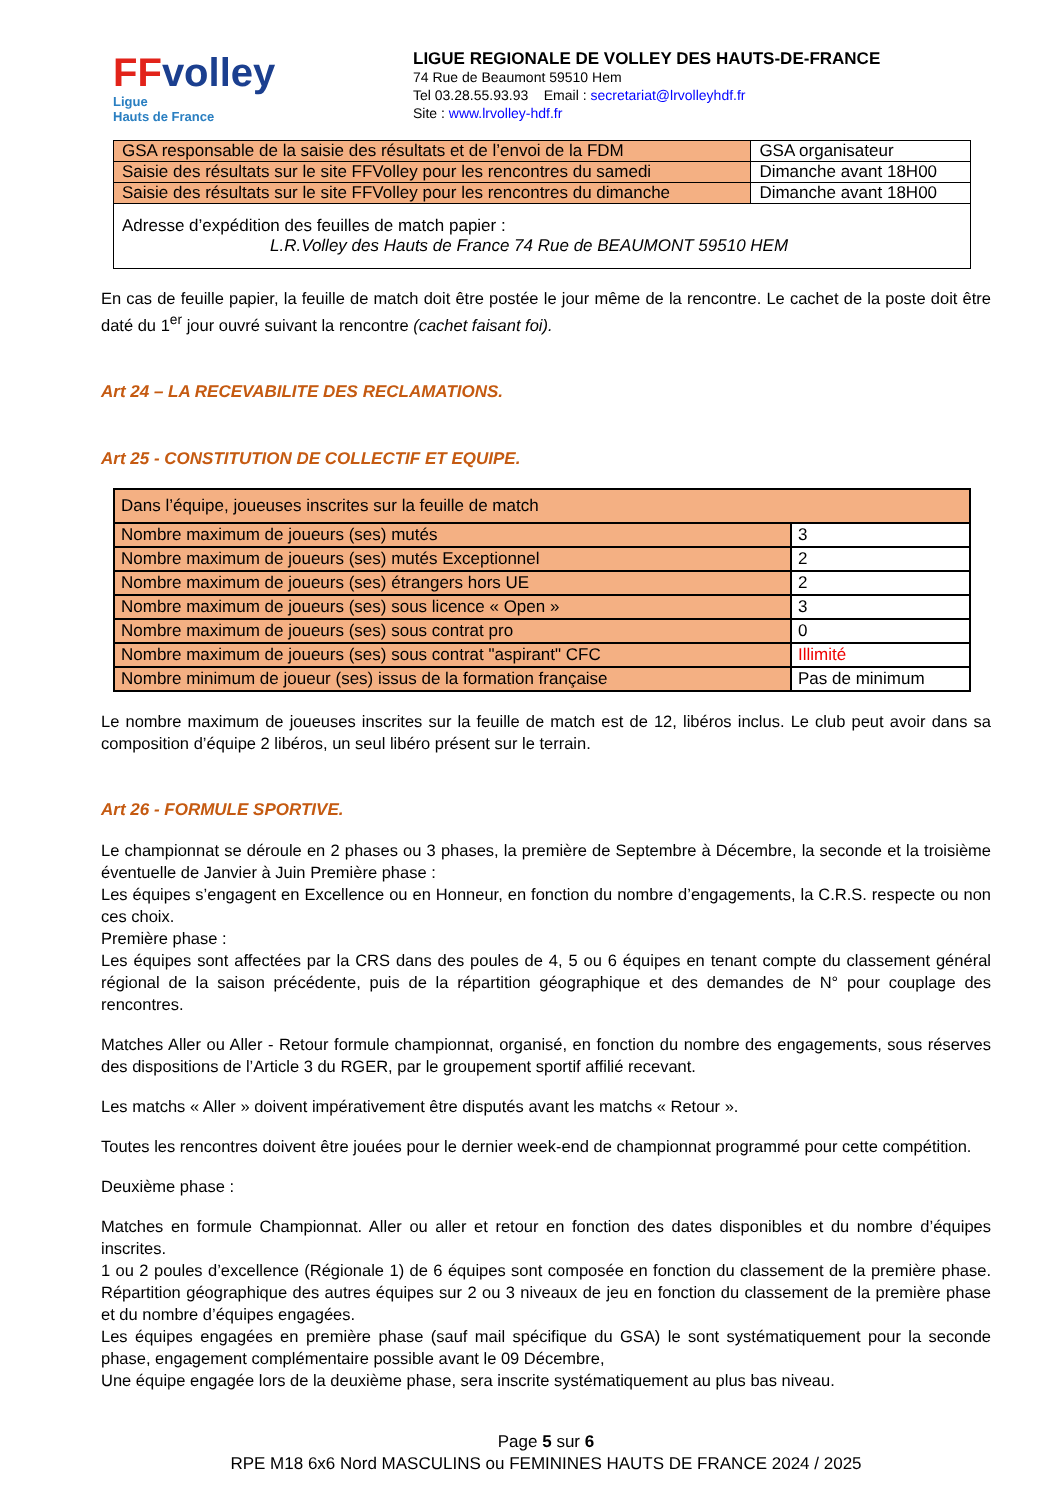FFvolley
Ligue
Hauts de France
LIGUE REGIONALE DE VOLLEY DES HAUTS-DE-FRANCE
74 Rue de Beaumont 59510 Hem
Tel 03.28.55.93.93 Email : secretariat@lrvolleyhdf.fr
Site : www.lrvolley-hdf.fr
| GSA responsable de la saisie des résultats et de l’envoi de la FDM | GSA organisateur |
| Saisie des résultats sur le site FFVolley pour les rencontres du samedi | Dimanche avant 18H00 |
| Saisie des résultats sur le site FFVolley pour les rencontres du dimanche | Dimanche avant 18H00 |
| Adresse d’expédition des feuilles de match papier : L.R.Volley des Hauts de France 74 Rue de BEAUMONT 59510 HEM | |
En cas de feuille papier, la feuille de match doit être postée le jour même de la rencontre. Le cachet de la poste doit être daté du 1<sup>er</sup> jour ouvré suivant la rencontre (cachet faisant foi).
Art 24 – LA RECEVABILITE DES RECLAMATIONS.
Art 25 - CONSTITUTION DE COLLECTIF ET EQUIPE.
| Dans l’équipe, joueuses inscrites sur la feuille de match | |
| Nombre maximum de joueurs (ses) mutés | 3 |
| Nombre maximum de joueurs (ses) mutés Exceptionnel | 2 |
| Nombre maximum de joueurs (ses) étrangers hors UE | 2 |
| Nombre maximum de joueurs (ses) sous licence « Open » | 3 |
| Nombre maximum de joueurs (ses) sous contrat pro | 0 |
| Nombre maximum de joueurs (ses) sous contrat "aspirant" CFC | Illimité |
| Nombre minimum de joueur (ses) issus de la formation française | Pas de minimum |
Le nombre maximum de joueuses inscrites sur la feuille de match est de 12, libéros inclus. Le club peut avoir dans sa composition d’équipe 2 libéros, un seul libéro présent sur le terrain.
Art 26 - FORMULE SPORTIVE.
Le championnat se déroule en 2 phases ou 3 phases, la première de Septembre à Décembre, la seconde et la troisième éventuelle de Janvier à Juin Première phase :
Les équipes s’engagent en Excellence ou en Honneur, en fonction du nombre d’engagements, la C.R.S. respecte ou non ces choix.
Première phase :
Les équipes sont affectées par la CRS dans des poules de 4, 5 ou 6 équipes en tenant compte du classement général régional de la saison précédente, puis de la répartition géographique et des demandes de N° pour couplage des rencontres.
Matches Aller ou Aller - Retour formule championnat, organisé, en fonction du nombre des engagements, sous réserves des dispositions de l’Article 3 du RGER, par le groupement sportif affilié recevant.
Les matchs « Aller » doivent impérativement être disputés avant les matchs « Retour ».
Toutes les rencontres doivent être jouées pour le dernier week-end de championnat programmé pour cette compétition.
Deuxième phase :
Matches en formule Championnat. Aller ou aller et retour en fonction des dates disponibles et du nombre d’équipes inscrites.
1 ou 2 poules d’excellence (Régionale 1) de 6 équipes sont composée en fonction du classement de la première phase. Répartition géographique des autres équipes sur 2 ou 3 niveaux de jeu en fonction du classement de la première phase et du nombre d’équipes engagées.
Les équipes engagées en première phase (sauf mail spécifique du GSA) le sont systématiquement pour la seconde phase, engagement complémentaire possible avant le 09 Décembre,
Une équipe engagée lors de la deuxième phase, sera inscrite systématiquement au plus bas niveau.
Page 5 sur 6
RPE M18 6x6 Nord MASCULINS ou FEMININES HAUTS DE FRANCE 2024 / 2025